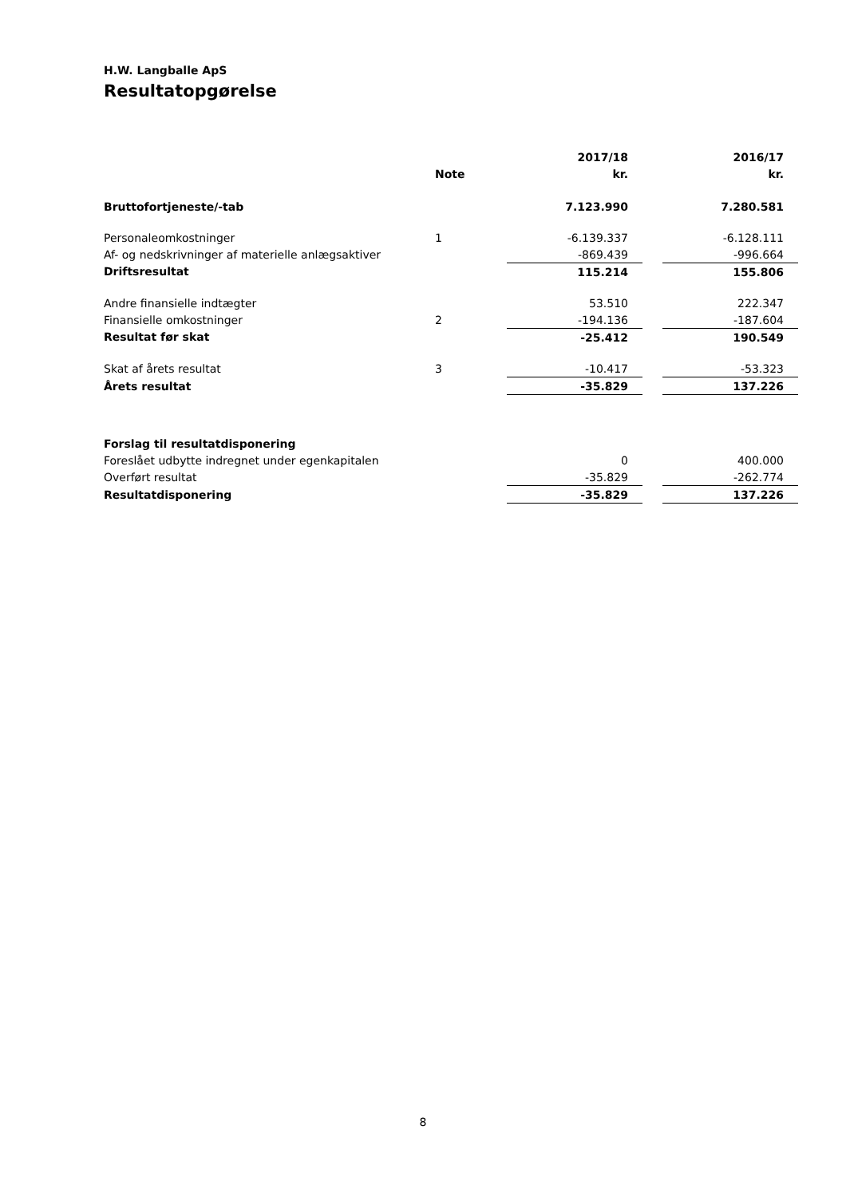H.W. Langballe ApS
Resultatopgørelse
| | | 2017/18 | | 2016/17 |
| --- | --- | --- | --- | --- |
| | Note | kr. | | kr. |
| Bruttofortjeneste/-tab | | 7.123.990 | | 7.280.581 |
| Personaleomkostninger | 1 | -6.139.337 | | -6.128.111 |
| Af- og nedskrivninger af materielle anlægsaktiver | | -869.439 | | -996.664 |
| Driftsresultat | | 115.214 | | 155.806 |
| Andre finansielle indtægter | | 53.510 | | 222.347 |
| Finansielle omkostninger | 2 | -194.136 | | -187.604 |
| Resultat før skat | | -25.412 | | 190.549 |
| Skat af årets resultat | 3 | -10.417 | | -53.323 |
| Årets resultat | | -35.829 | | 137.226 |
| Forslag til resultatdisponering | | | | |
| Foreslået udbytte indregnet under egenkapitalen | | 0 | | 400.000 |
| Overført resultat | | -35.829 | | -262.774 |
| Resultatdisponering | | -35.829 | | 137.226 |
8